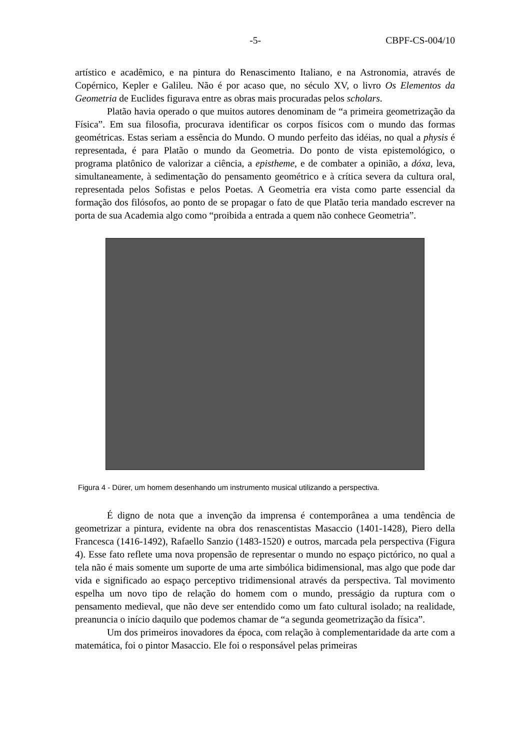-5- CBPF-CS-004/10
artístico e acadêmico, e na pintura do Renascimento Italiano, e na Astronomia, através de Copérnico, Kepler e Galileu. Não é por acaso que, no século XV, o livro Os Elementos da Geometria de Euclides figurava entre as obras mais procuradas pelos scholars.
Platão havia operado o que muitos autores denominam de “a primeira geometrização da Física”. Em sua filosofia, procurava identificar os corpos físicos com o mundo das formas geométricas. Estas seriam a essência do Mundo. O mundo perfeito das idéias, no qual a physis é representada, é para Platão o mundo da Geometria. Do ponto de vista epistemológico, o programa platônico de valorizar a ciência, a epistheme, e de combater a opinião, a dóxa, leva, simultaneamente, à sedimentação do pensamento geométrico e à crítica severa da cultura oral, representada pelos Sofistas e pelos Poetas. A Geometria era vista como parte essencial da formação dos filósofos, ao ponto de se propagar o fato de que Platão teria mandado escrever na porta de sua Academia algo como “proibida a entrada a quem não conhece Geometria”.
Figura 4 - Dürer, um homem desenhando um instrumento musical utilizando a perspectiva.
É digno de nota que a invenção da imprensa é contemporânea a uma tendência de geometrizar a pintura, evidente na obra dos renascentistas Masaccio (1401-1428), Piero della Francesca (1416-1492), Rafaello Sanzio (1483-1520) e outros, marcada pela perspectiva (Figura 4). Esse fato reflete uma nova propensão de representar o mundo no espaço pictórico, no qual a tela não é mais somente um suporte de uma arte simbólica bidimensional, mas algo que pode dar vida e significado ao espaço perceptivo tridimensional através da perspectiva. Tal movimento espelha um novo tipo de relação do homem com o mundo, presságio da ruptura com o pensamento medieval, que não deve ser entendido como um fato cultural isolado; na realidade, preanuncia o início daquilo que podemos chamar de “a segunda geometrização da física”.
Um dos primeiros inovadores da época, com relação à complementaridade da arte com a matemática, foi o pintor Masaccio. Ele foi o responsável pelas primeiras